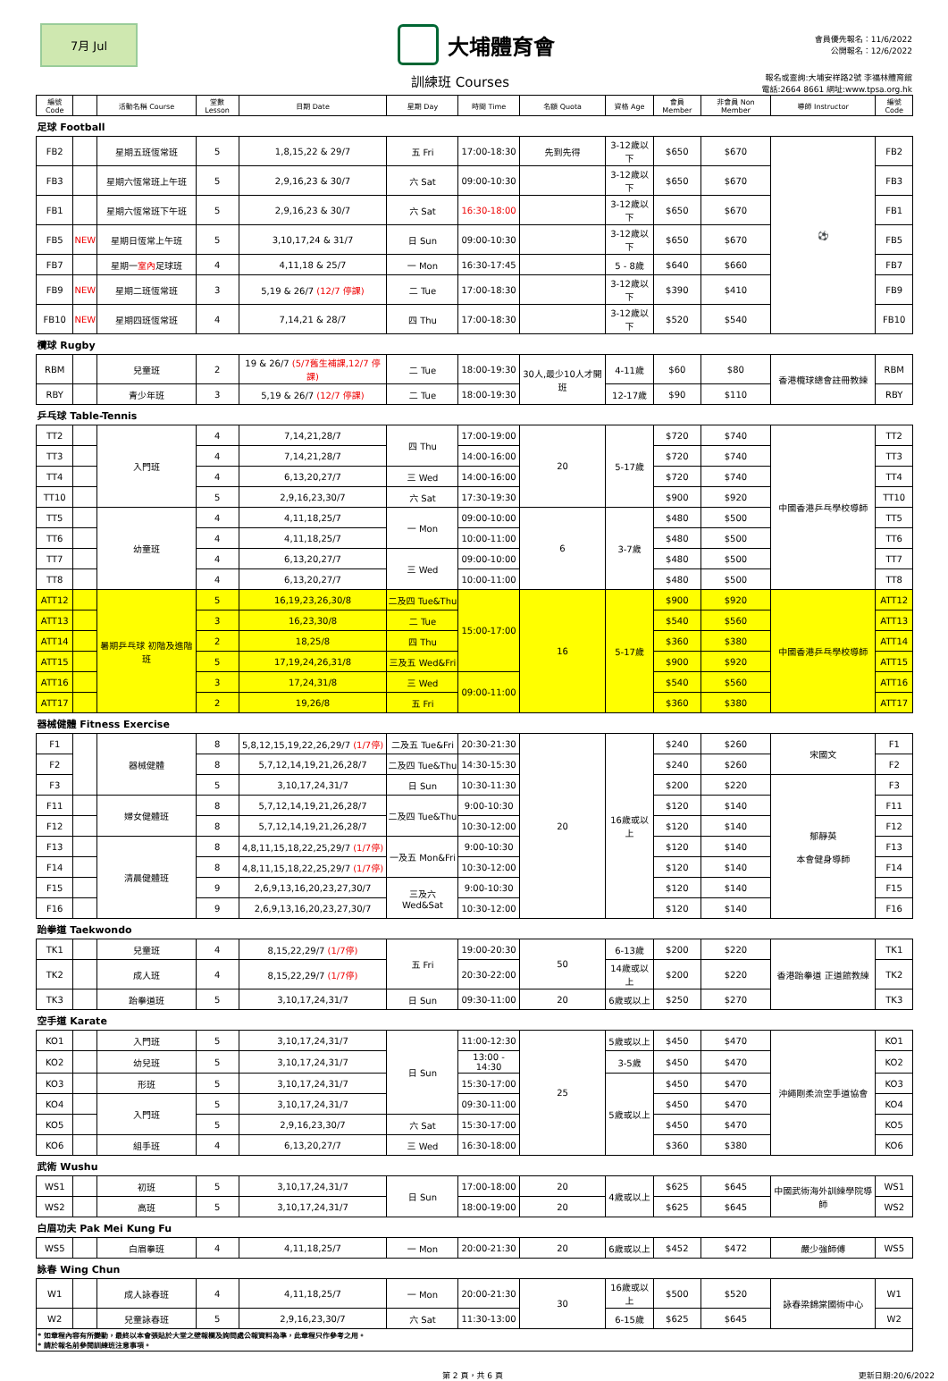7月 Jul
大埔體育會
會員優先報名：11/6/2022
公開報名：12/6/2022
訓練班 Courses
報名或查詢:大埔安祥路2號 李福林體育館
電話:2664 8661 網址:www.tpsa.org.hk
| 編號 Code | | 活動名稱 Course | 堂數 Lesson | 日期 Date | 星期 Day | 時間 Time | 名額 Quota | 資格 Age | 會員 Member | 非會員 Non Member | 導師 Instructor | 編號 Code |
| --- | --- | --- | --- | --- | --- | --- | --- | --- | --- | --- | --- | --- |
| 足球 Football | | | | | | | | | | | | |
| FB2 | | 星期五班恆常班 | 5 | 1,8,15,22 & 29/7 | 五 Fri | 17:00-18:30 | 先到先得 | 3-12歲以下 | $650 | $670 | ⚽ | FB2 |
| FB3 | | 星期六恆常班上午班 | 5 | 2,9,16,23 & 30/7 | 六 Sat | 09:00-10:30 | | 3-12歲以下 | $650 | $670 | | FB3 |
| FB1 | | 星期六恆常班下午班 | 5 | 2,9,16,23 & 30/7 | 六 Sat | 16:30-18:00 | | 3-12歲以下 | $650 | $670 | | FB1 |
| FB5 | NEW | 星期日恆常上午班 | 5 | 3,10,17,24 & 31/7 | 日 Sun | 09:00-10:30 | | 3-12歲以下 | $650 | $670 | | FB5 |
| FB7 | | 星期一 室內 足球班 | 4 | 4,11,18 & 25/7 | 一 Mon | 16:30-17:45 | | 5 - 8歲 | $640 | $660 | | FB7 |
| FB9 | NEW | 星期二班恆常班 | 3 | 5,19 & 26/7 (12/7 停課) | 二 Tue | 17:00-18:30 | | 3-12歲以下 | $390 | $410 | | FB9 |
| FB10 | NEW | 星期四班恆常班 | 4 | 7,14,21 & 28/7 | 四 Thu | 17:00-18:30 | | 3-12歲以下 | $520 | $540 | | FB10 |
| 欖球 Rugby | | | | | | | | | | | | |
| RBM | | 兒童班 | 2 | 19 & 26/7 (5/7舊生補課,12/7 停課) | 二 Tue | 18:00-19:30 | 30人,最少10人才開班 | 4-11歲 | $60 | $80 | 香港欖球總會註冊教練 | RBM |
| RBY | | 青少年班 | 3 | 5,19 & 26/7 (12/7 停課) | 二 Tue | 18:00-19:30 | | 12-17歲 | $90 | $110 | | RBY |
| 乒乓球 Table-Tennis | | | | | | | | | | | | |
| TT2 | | 入門班 | 4 | 7,14,21,28/7 | 四 Thu | 17:00-19:00 | 20 | 5-17歲 | $720 | $740 | 中國香港乒乓學校導師 | TT2 |
| TT3 | | | 4 | 7,14,21,28/7 | | 14:00-16:00 | | | $720 | $740 | | TT3 |
| TT4 | | | 4 | 6,13,20,27/7 | 三 Wed | 14:00-16:00 | | | $720 | $740 | | TT4 |
| TT10 | | | 5 | 2,9,16,23,30/7 | 六 Sat | 17:30-19:30 | | | $900 | $920 | | TT10 |
| TT5 | | 幼童班 | 4 | 4,11,18,25/7 | 一 Mon | 09:00-10:00 | 6 | 3-7歲 | $480 | $500 | | TT5 |
| TT6 | | | 4 | 4,11,18,25/7 | | 10:00-11:00 | | | $480 | $500 | | TT6 |
| TT7 | | | 4 | 6,13,20,27/7 | 三 Wed | 09:00-10:00 | | | $480 | $500 | | TT7 |
| TT8 | | | 4 | 6,13,20,27/7 | | 10:00-11:00 | | | $480 | $500 | | TT8 |
| ATT12 | | 暑期乒乓球 初階及進階班 | 5 | 16,19,23,26,30/8 | 二及四 Tue&Thu | 15:00-17:00 | 16 | 5-17歲 | $900 | $920 | 中國香港乒乓學校導師 | ATT12 |
| ATT13 | | | 3 | 16,23,30/8 | 二 Tue | | | | $540 | $560 | | ATT13 |
| ATT14 | | | 2 | 18,25/8 | 四 Thu | | | | $360 | $380 | | ATT14 |
| ATT15 | | | 5 | 17,19,24,26,31/8 | 三及五 Wed&Fri | | | | $900 | $920 | | ATT15 |
| ATT16 | | | 3 | 17,24,31/8 | 三 Wed | 09:00-11:00 | | | $540 | $560 | | ATT16 |
| ATT17 | | | 2 | 19,26/8 | 五 Fri | | | | $360 | $380 | | ATT17 |
| 器械健體 Fitness Exercise | | | | | | | | | | | | |
| F1 | | 器械健體 | 8 | 5,8,12,15,19,22,26,29/7 (1/7停) | 二及五 Tue&Fri | 20:30-21:30 | 20 | 16歲或以上 | $240 | $260 | 宋國文 | F1 |
| F2 | | | 8 | 5,7,12,14,19,21,26,28/7 | 二及四 Tue&Thu | 14:30-15:30 | | | $240 | $260 | | F2 |
| F3 | | | 5 | 3,10,17,24,31/7 | 日 Sun | 10:30-11:30 | | | $200 | $220 | 郁靜英 本會健身導師 | F3 |
| F11 | | 婦女健體班 | 8 | 5,7,12,14,19,21,26,28/7 | 二及四 Tue&Thu | 9:00-10:30 | | | $120 | $140 | | F11 |
| F12 | | | 8 | 5,7,12,14,19,21,26,28/7 | | 10:30-12:00 | | | $120 | $140 | | F12 |
| F13 | | 清晨健體班 | 8 | 4,8,11,15,18,22,25,29/7 (1/7停) | 一及五 Mon&Fri | 9:00-10:30 | | | $120 | $140 | | F13 |
| F14 | | | 8 | 4,8,11,15,18,22,25,29/7 (1/7停) | | 10:30-12:00 | | | $120 | $140 | | F14 |
| F15 | | | 9 | 2,6,9,13,16,20,23,27,30/7 | 三及六 Wed&Sat | 9:00-10:30 | | | $120 | $140 | | F15 |
| F16 | | | 9 | 2,6,9,13,16,20,23,27,30/7 | | 10:30-12:00 | | | $120 | $140 | | F16 |
| 跆拳道 Taekwondo | | | | | | | | | | | | |
| TK1 | | 兒童班 | 4 | 8,15,22,29/7 (1/7停) | 五 Fri | 19:00-20:30 | 50 | 6-13歲 | $200 | $220 | 香港跆拳道 正道館教練 | TK1 |
| TK2 | | 成人班 | 4 | 8,15,22,29/7 (1/7停) | | 20:30-22:00 | | 14歲或以上 | $200 | $220 | | TK2 |
| TK3 | | 跆拳道班 | 5 | 3,10,17,24,31/7 | 日 Sun | 09:30-11:00 | 20 | 6歲或以上 | $250 | $270 | | TK3 |
| 空手道 Karate | | | | | | | | | | | | |
| KO1 | | 入門班 | 5 | 3,10,17,24,31/7 | 日 Sun | 11:00-12:30 | 25 | 5歲或以上 | $450 | $470 | 沖繩剛柔流空手道協會 | KO1 |
| KO2 | | 幼兒班 | 5 | 3,10,17,24,31/7 | | 13:00 - 14:30 | | 3-5歲 | $450 | $470 | | KO2 |
| KO3 | | 形班 | 5 | 3,10,17,24,31/7 | | 15:30-17:00 | | 5歲或以上 | $450 | $470 | | KO3 |
| KO4 | | 入門班 | 5 | 3,10,17,24,31/7 | | 09:30-11:00 | | | $450 | $470 | | KO4 |
| KO5 | | | 5 | 2,9,16,23,30/7 | 六 Sat | 15:30-17:00 | | | $450 | $470 | | KO5 |
| KO6 | | 組手班 | 4 | 6,13,20,27/7 | 三 Wed | 16:30-18:00 | | | $360 | $380 | | KO6 |
| 武術 Wushu | | | | | | | | | | | | |
| WS1 | | 初班 | 5 | 3,10,17,24,31/7 | 日 Sun | 17:00-18:00 | 20 | 4歲或以上 | $625 | $645 | 中國武術海外訓練學院導師 | WS1 |
| WS2 | | 高班 | 5 | 3,10,17,24,31/7 | | 18:00-19:00 | 20 | | $625 | $645 | | WS2 |
| 白眉功夫 Pak Mei Kung Fu | | | | | | | | | | | | |
| WS5 | | 白眉拳班 | 4 | 4,11,18,25/7 | 一 Mon | 20:00-21:30 | 20 | 6歲或以上 | $452 | $472 | 嚴少強師傅 | WS5 |
| 詠春 Wing Chun | | | | | | | | | | | | |
| W1 | | 成人詠春班 | 4 | 4,11,18,25/7 | 一 Mon | 20:00-21:30 | 30 | 16歲或以上 | $500 | $520 | 詠春梁錦棠國術中心 | W1 |
| W2 | | 兒童詠春班 | 5 | 2,9,16,23,30/7 | 六 Sat | 11:30-13:00 | | 6-15歲 | $625 | $645 | | W2 |
| * 如章程內容有所變動，最終以本會張貼於大堂之壁報欄及詢問處公報資料為準，此章程只作參考之用。 * 請於報名前參閱訓練班注意事項。 | | | | | | | | | | | | |
第 2 頁，共 6 頁 更新日期:20/6/2022